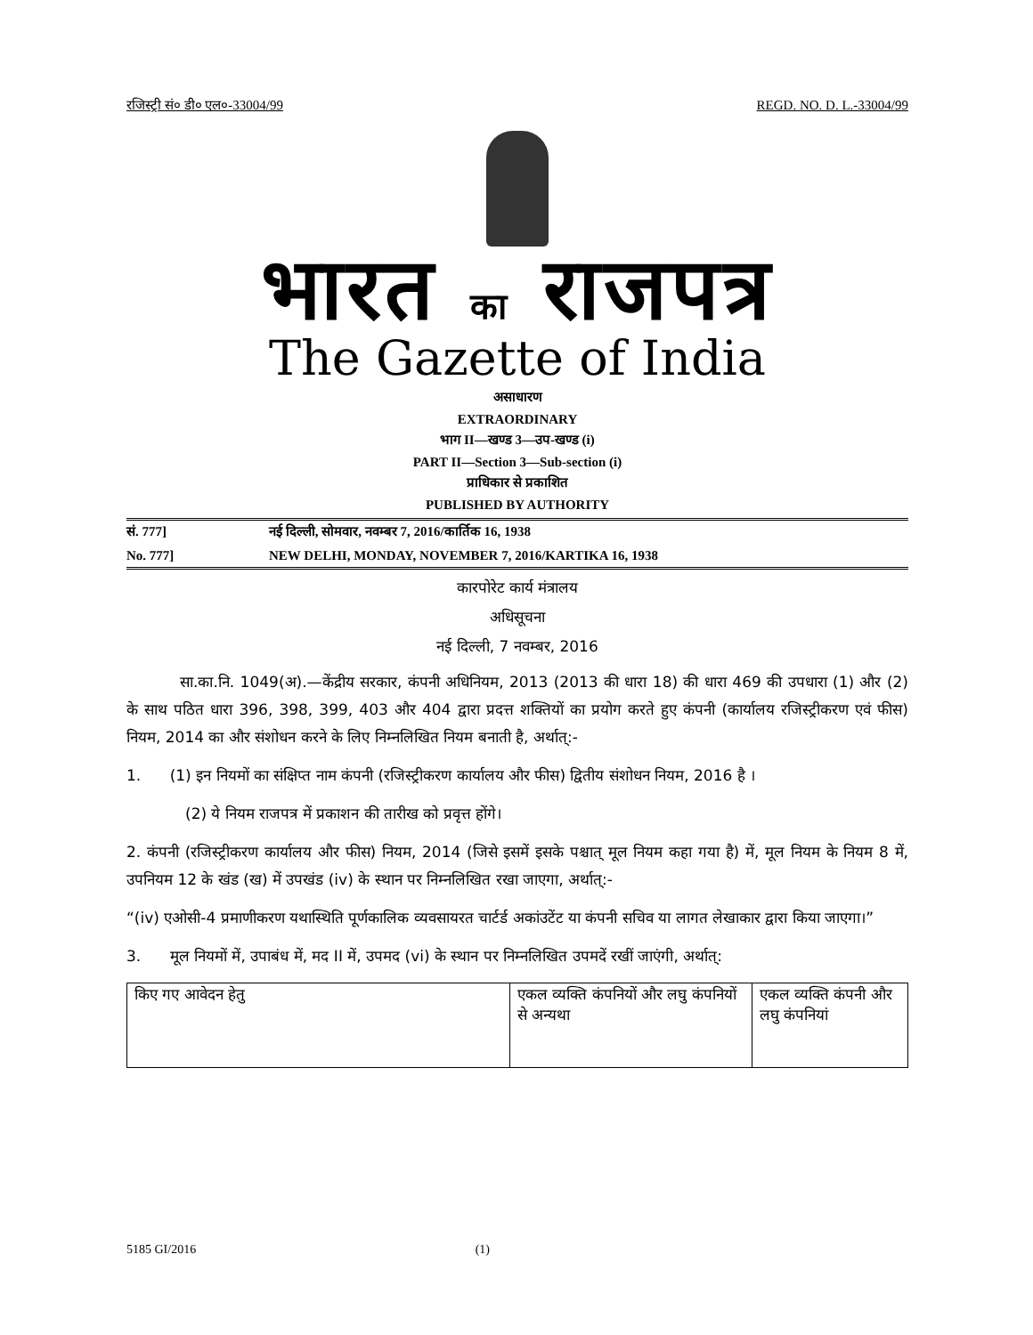रजिस्ट्री सं० डी० एल०-33004/99 REGD. NO. D. L.-33004/99
भारत का राजपत्र
The Gazette of India
असाधारण
EXTRAORDINARY
भाग II—खण्ड 3—उप-खण्ड (i)
PART II—Section 3—Sub-section (i)
प्राधिकार से प्रकाशित
PUBLISHED BY AUTHORITY
सं. 777] नई दिल्ली, सोमवार, नवम्बर 7, 2016/कार्तिक 16, 1938
No. 777] NEW DELHI, MONDAY, NOVEMBER 7, 2016/KARTIKA 16, 1938
कारपोरेट कार्य मंत्रालय
अधिसूचना
नई दिल्ली, 7 नवम्बर, 2016
सा.का.नि. 1049(अ).—केंद्रीय सरकार, कंपनी अधिनियम, 2013 (2013 की धारा 18) की धारा 469 की उपधारा (1) और (2) के साथ पठित धारा 396, 398, 399, 403 और 404 द्वारा प्रदत्त शक्तियों का प्रयोग करते हुए कंपनी (कार्यालय रजिस्ट्रीकरण एवं फीस) नियम, 2014 का और संशोधन करने के लिए निम्नलिखित नियम बनाती है, अर्थात्:-
1. (1) इन नियमों का संक्षिप्त नाम कंपनी (रजिस्ट्रीकरण कार्यालय और फीस) द्वितीय संशोधन नियम, 2016 है ।
(2) ये नियम राजपत्र में प्रकाशन की तारीख को प्रवृत्त होंगे।
2. कंपनी (रजिस्ट्रीकरण कार्यालय और फीस) नियम, 2014 (जिसे इसमें इसके पश्चात् मूल नियम कहा गया है) में, मूल नियम के नियम 8 में, उपनियम 12 के खंड (ख) में उपखंड (iv) के स्थान पर निम्नलिखित रखा जाएगा, अर्थात्:-
“(iv) एओसी-4 प्रमाणीकरण यथास्थिति पूर्णकालिक व्यवसायरत चार्टर्ड अकांउटेंट या कंपनी सचिव या लागत लेखाकार द्वारा किया जाएगा।”
3. मूल नियमों में, उपाबंध में, मद II में, उपमद (vi) के स्थान पर निम्नलिखित उपमदें रखीं जाएंगी, अर्थात्:
| किए गए आवेदन हेतु | एकल व्यक्ति कंपनियों और लघु कंपनियों से अन्यथा | एकल व्यक्ति कंपनी और लघु कंपनियां |
5185 GI/2016 (1)